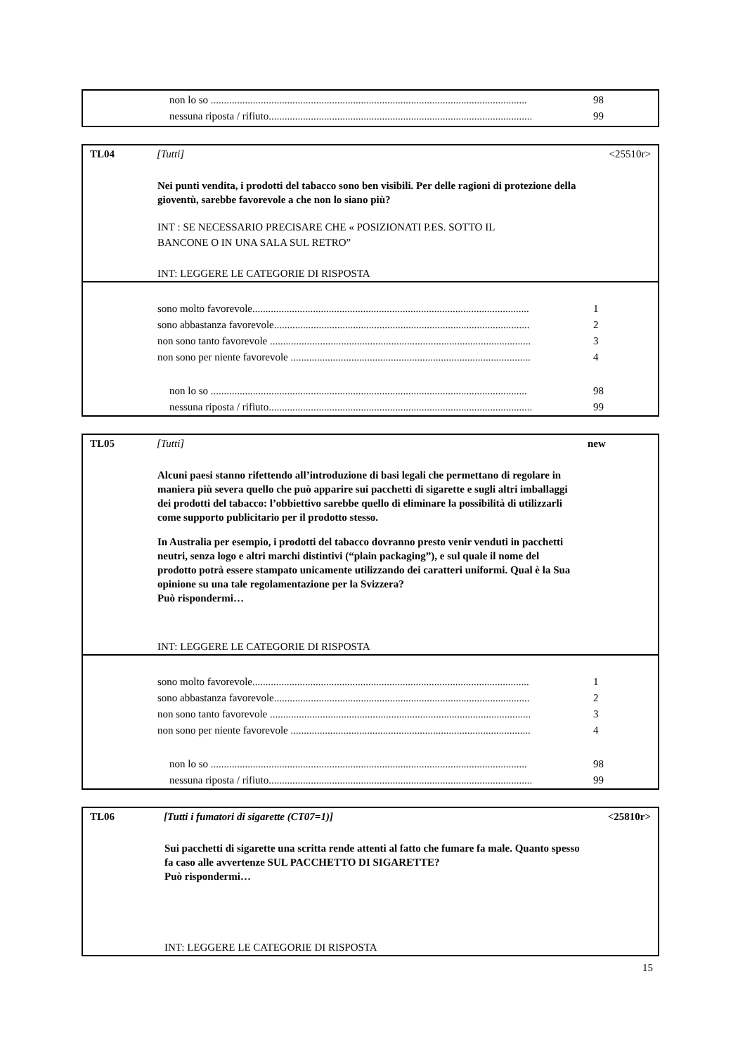non lo so ........................................................................................................................ 98
nessuna riposta / rifiuto.................................................................................................... 99
TL04 [Tutti] <25510r>
Nei punti vendita, i prodotti del tabacco sono ben visibili. Per delle ragioni di protezione della gioventù, sarebbe favorevole a che non lo siano più?
INT : SE NECESSARIO PRECISARE CHE « POSIZIONATI P.ES. SOTTO IL
BANCONE O IN UNA SALA SUL RETRO”
INT: LEGGERE LE CATEGORIE DI RISPOSTA
sono molto favorevole......................................................................................................... 1
sono abbastanza favorevole................................................................................................. 2
non sono tanto favorevole ................................................................................................... 3
non sono per niente favorevole ........................................................................................... 4
non lo so ........................................................................................................................ 98
nessuna riposta / rifiuto.................................................................................................... 99
TL05 [Tutti] new
Alcuni paesi stanno rifettendo all’introduzione di basi legali che permettano di regolare in maniera più severa quello che può apparire sui pacchetti di sigarette e sugli altri imballaggi dei prodotti del tabacco: l’obbiettivo sarebbe quello di eliminare la possibilità di utilizzarli come supporto publicitario per il prodotto stesso.
In Australia per esempio, i prodotti del tabacco dovranno presto venir venduti in pacchetti neutri, senza logo e altri marchi distintivi (“plain packaging”), e sul quale il nome del prodotto potrà essere stampato unicamente utilizzando dei caratteri uniformi. Qual è la Sua opinione su una tale regolamentazione per la Svizzera?
Può rispondermi…
INT: LEGGERE LE CATEGORIE DI RISPOSTA
sono molto favorevole......................................................................................................... 1
sono abbastanza favorevole................................................................................................. 2
non sono tanto favorevole ................................................................................................... 3
non sono per niente favorevole ........................................................................................... 4
non lo so ........................................................................................................................ 98
nessuna riposta / rifiuto.................................................................................................... 99
TL06 [Tutti i fumatori di sigarette (CT07=1)] <25810r>
Sui pacchetti di sigarette una scritta rende attenti al fatto che fumare fa male. Quanto spesso fa caso alle avvertenze SUL PACCHETTO DI SIGARETTE?
Può rispondermi…
INT: LEGGERE LE CATEGORIE DI RISPOSTA
15